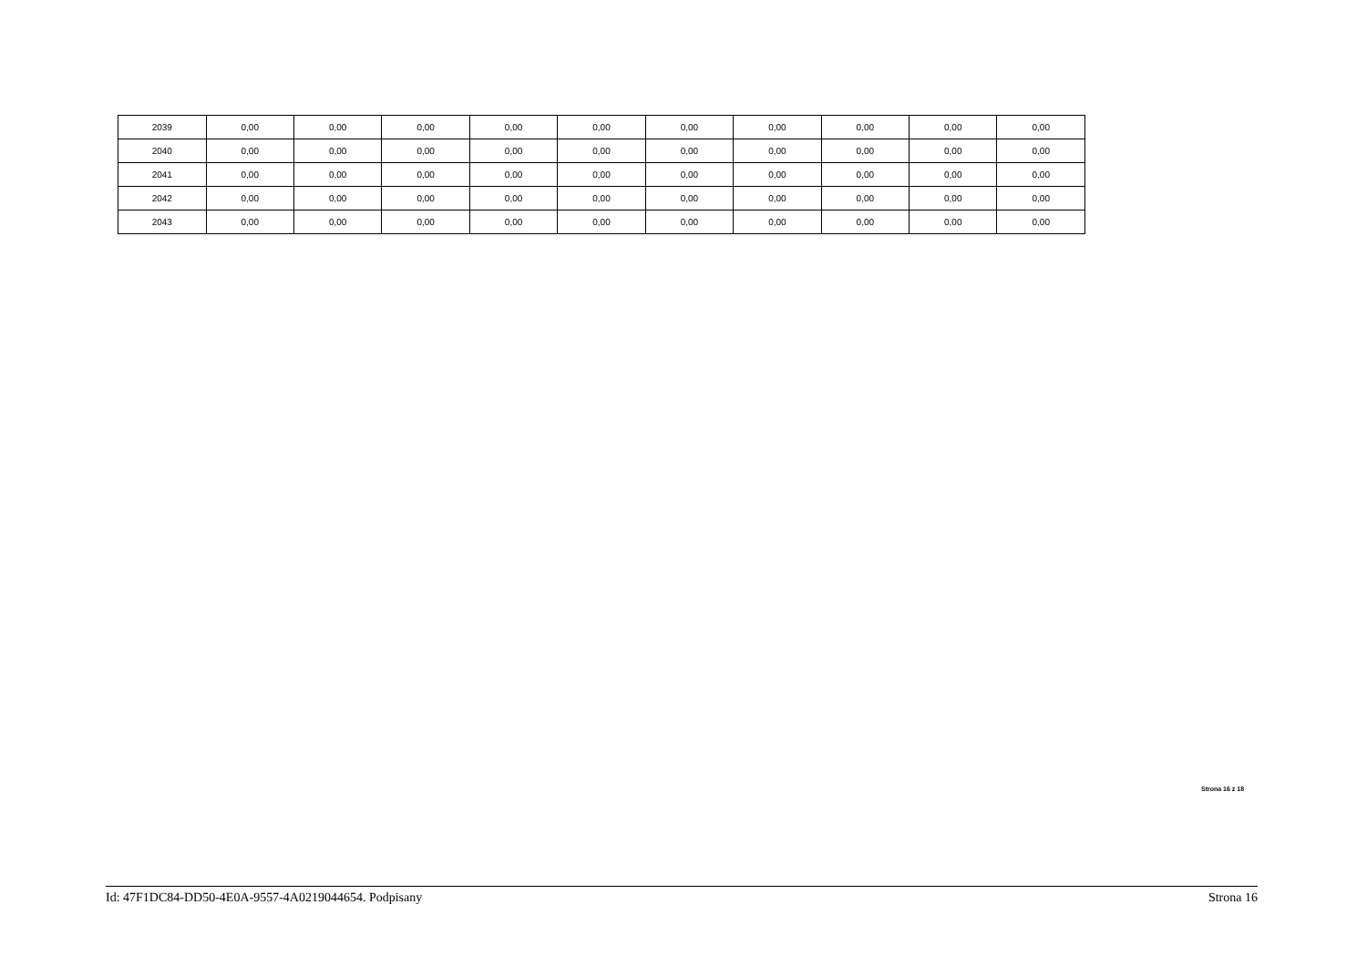| 2039 | 0,00 | 0,00 | 0,00 | 0,00 | 0,00 | 0,00 | 0,00 | 0,00 | 0,00 | 0,00 |
| 2040 | 0,00 | 0,00 | 0,00 | 0,00 | 0,00 | 0,00 | 0,00 | 0,00 | 0,00 | 0,00 |
| 2041 | 0,00 | 0,00 | 0,00 | 0,00 | 0,00 | 0,00 | 0,00 | 0,00 | 0,00 | 0,00 |
| 2042 | 0,00 | 0,00 | 0,00 | 0,00 | 0,00 | 0,00 | 0,00 | 0,00 | 0,00 | 0,00 |
| 2043 | 0,00 | 0,00 | 0,00 | 0,00 | 0,00 | 0,00 | 0,00 | 0,00 | 0,00 | 0,00 |
Strona 16 z 18
Id: 47F1DC84-DD50-4E0A-9557-4A0219044654. Podpisany Strona 16